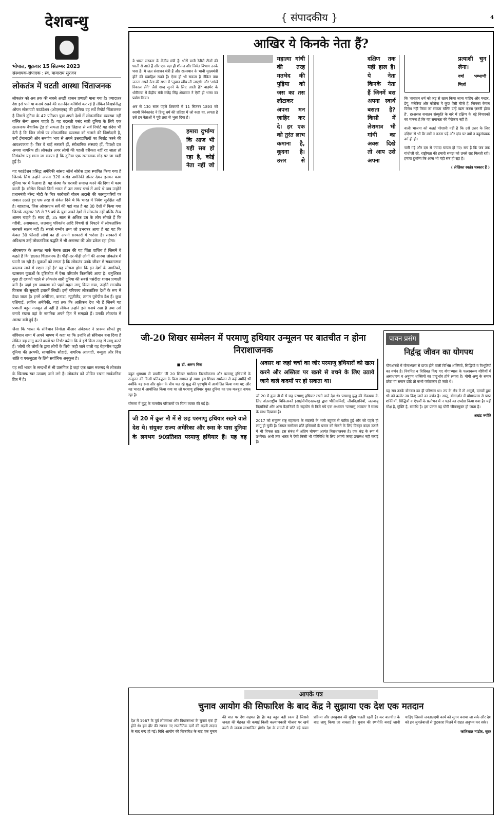देशबन्धु
भोपाल, शुक्रवार 15 सितम्बर 2023
संस्थापक-संपादक : स्व. मायाराम सुरजन
लोकतंत्र में घटती आस्था चिंताजनक
लोकतंत्र को अब तक की सबसे अच्छी शासन प्रणाली माना गया है। ज्यादातर देश इसे पाने या बनाये रखने की रात-दिन कोशिशें कर रहे हैं लेकिन विश्वप्रसिद्ध ओपन सोसायटी फाउंडेशन (ओएसएफ) की हालिया वह सर्वे रिपोर्ट चिंताजनक है जिसमें दुनिया के 42 प्रतिशत युवा अपने देशों में लोकतांत्रिक व्यवस्था नहीं बल्कि सैन्य शासन चाहते हैं। यह बदलती पसंद सारी दुनिया के लिये एक खतरनाक वैचारिक ट्रेंड हो सकता है। इस लिहाज से सर्वे रिपोर्ट यह संदेश भी देती है कि जिन लोगों पर लोकतांत्रिक व्यवस्था को चलाने की जिम्मेदारी है, उन्हें ईमानदारी और समर्पण भाव से अपने उत्तरदायित्वों का निर्वाह करने की आवश्यकता है- फिर वे चाहें सरकारें हों, संवैधानिक संस्थाएं हों, विपक्षी दल अथवा नागरिक हों। लोकतंत्र अगर लोगों की पहली वरीयता नहीं रह जाता तो निसंकोच यह माना जा सकता है कि दुनिया एक खतरनाक मोड़ पर जा खड़ी हुई है।
यह फाउंडेशन प्रसिद्ध अमेरिकी सांसद जॉर्ज सोरोस द्वारा स्थापित किया गया है जिसके लिये उन्होंने अपना 320 करोड़ अमेरिकी डॉलर देकर इसका काम दुनिया भर में फैलाया है। यह संस्था गैर बराबरी समाप्त करने की दिशा में काम करती है। सोरोस पिछले दिनों भारत में उस समय चर्चा में आये थे जब उन्होंने प्रधानमंत्री नरेन्द्र मोदी के मित्र कारोबारी गौतम अदानी की कारगुजारियों पर सवाल उठाते हुए एक तरह से संकेत दिये थे कि भारत में निवेश सुरक्षित नहीं है। बहरहाल, जिस ओएसएफ सर्वे की यहां बात है वह 30 देशों में किया गया जिसके अनुसार 18 से 35 वर्ष के युवा अपने देशों में लोकतंत्र नहीं बल्कि सैन्य शासन चाहते हैं। साथ ही, 35 साल से अधिक उम्र के लोग सोचते हैं कि गरीबी, असमानता, जलवायु परिवर्तन आदि विषयों से निपटने में लोकतांत्रिक सरकारें सक्षम नहीं हैं। सबसे गम्भीर तथ्य जो उभरकर आया है वह यह कि केवल 30 फीसदी लोगों का ही अपनी सरकारों में भरोसा है। सरकारों में अविश्वास उन्हें लोकतांत्रिक पद्धति में भी अनास्था की ओर ढकेल रहा होगा।
ओएसएफ के अध्यक्ष मार्क मैलक ब्राउन की यह चिंता वाजिब है जिसमें वे कहते हैं कि 'हालात चिंताजनक हैं। पीढ़ी-दर-पीढ़ी लोगों की आस्था लोकतंत्र में घटती जा रही है। युवाओं को लगता है कि लोकतंत्र उनके जीवन में सकारात्मक बदलाव लाने में सक्षम नहीं है।' यह सोचना होगा कि इन देशों के नागरिकों, खासकर युवाओं के दृष्टिकोण में ऐसा परिवर्तन किसलिये आया है। बमुश्किल कुछ ही दशकों पहले से लोकतंत्र सारी दुनिया की सबसे पसंदीदा शासन प्रणाली बनी है। जहां इस व्यवस्था को पहले-पहल लागू किया गया, उन्होंने मानवीय विकास की सुनहरी इबारतें लिखीं। इन्हें परिपक्व लोकतांत्रिक देशों के रूप में देखा जाता है। इनमें अमेरिका, कनाडा, न्यूज़ीलैंड, तमाम यूरोपीय देश हैं। कुछ एशियाई, लातिन अमेरिकी, यहां तक कि अफ्रीकन देश भी हैं जिनमें यह प्रणाली बहुत मजबूत तो नहीं है लेकिन उन्होंने इसे बनाये रखा है तथा उसे बनाये रखना वहां के नागरिक अपने हित में समझते हैं। उनकी लोकतंत्र में आस्था बनी हुई है।
जैसा कि भारत के संविधान निर्माता बीआर अंबेडकर ने प्रारूप सौंपते हुए संविधान सभा में अपने भाषण में कहा था कि उन्होंने तो संविधान बना दिया है लेकिन यह लागू करने वालों पर निर्भर करेगा कि वे इसे किस तरह से लागू करते हैं। 'लोगों की लोगों के द्वारा लोगों के लिये' कही जाने वाली यह बेहतरीन पद्धति दुनिया की तरक्की, सामाजिक सौहार्द्र, नागरिक आजादी, बन्धुत्व और विश्व शांति व एकजुटता के लिये सर्वाधिक अनुकूल है।
यह सर्वे भारत के सन्दर्भों में भी प्रासंगिक है जहां एक खास मकसद से लोकतंत्र के खिलाफ स्वर उठवाए जाने लगे हैं। लोकतंत्र को जीवित रखना सार्वजनिक हित में है।
{ संपादकीय } 4
आखिर ये किनके नेता हैं?
ये भारत सरकार के केंद्रीय मंत्री हैं। धोरों यानी रेतीले टीलों की धरती से आते हैं और एक बड़ा ही शीतल और निर्मल विभाग उनके पास है। ये जल संसाधन मंत्री हैं और राजस्थान के भावी मुख्यमंत्री होने की ख्वाहिश रखते हैं। ऐसा हो भी सकता है लेकिन क्या जनता अपने नेता की सभा में 'जुबान खींच ली जाएगी' और 'आंखें निकाल लेंगे' जैसे शब्द सुनने के लिए आती है? बाड़मेर के धोरीमन्ना में केंद्रीय मंत्री गजेंद्र सिंह शेखावत ने ऐसी ही भाषा का प्रयोग किया।
अब से 130 साल पहले शिकागो में 11 सितंबर 1893 को स्वामी विवेकानंद ने हिन्दू धर्म की प्रतिष्ठा में जो कहा था, लगता है उसे इन नेताओं ने पूरी तरह से भुला दिया है।
हमारा दुर्भाग्य कि आज भी यही सब हो रहा है, कोई नेता नहीं जो महात्मा गांधी की तरह मतभेद की पुड़िया को जस का तस लौटाकर अपना मन ज़ाहिर कर दे। हर एक को तुरंत लाभ कमाना है, कूदना है। उत्तर से दक्षिण तक यही हाल है। ये नेता किनके नेता हैं जिनमें बस अपना स्वार्थ बसता है? किसी में लेशमात्र भी गांधी का अक्स दिखे तो आप उसे अपना प्रत्याशी चुन लेना।
वर्षा भम्भाणी मिर्ज़ा
कि 'सनातन धर्म को जड़ से खत्म किया जाना चाहिए और मच्छर, डेंगू, मलेरिया और कोरोना ये कुछ ऐसी चीज़ें हैं, जिनका केवल विरोध नहीं किया जा सकता बल्कि उन्हें खत्म करना ज़रूरी होता है', दरअसल सनातन संस्कृति के बारे में दक्षिण के बड़े विचारकों का मानना है कि यह समानता की पैरोकार नहीं है।
वाली भाजपा को कतई परेशानी नहीं है कि उसे उत्तर के लिए दक्षिण से भी बैर क्यों न करना पड़े और दांव पर क्यों न बहुसंख्यक वर्ग ही हो।
चली गई और दस से ज्यादा घायल हो गए। सच है कि जब तक गांधीजी रहे, राष्ट्रीयता की हमारी समझ को उनसे राह मिलती रही। हमारा दुर्भाग्य कि आज भी यही सब हो रहा है।
( लेखिका स्वतंत्र पत्रकार हैं )
जी-20 शिखर सम्मेलन में परमाणु हथियार उन्मूलन पर बातचीत न होना निराशाजनक
■ डॉ. अरुण मित्रा
बहुत धूमधाम से प्रचारित जी 20 शिखर सम्मेलन निरस्त्रीकरण और परमाणु हथियारों के उन्मूलन की किसी प्रतिबद्धता के बिना समाप्त हो गया। इस शिखर सम्मेलन से कई उम्मीदें थीं क्योंकि यह रूस और यूक्रेन के बीच चल रहे युद्ध की पृष्ठभूमि में आयोजित किया गया था; और यह भारत में आयोजित किया गया था जो परमाणु हथियार मुक्त दुनिया का एक मजबूत नायक रहा है।
घोषणा में युद्ध के मानवीय परिणामों पर चिंता व्यक्त की गई है।
जी 20 में कुल नौ में से छह परमाणु हथियार रखने वाले देश थे। संयुक्त राज्य अमेरिका और रूस के पास दुनिया के लगभग 90प्रतिशत परमाणु हथियार हैं। यह वह अवसर था जहां चर्चा का जोर परमाणु हथियारों को खत्म करने और अस्तित्व पर खतरे से बचने के लिए उठाये जाने वाले कदमों पर हो सकता था।
जी 20 में कुल नौ में से छह परमाणु हथियार रखने वाले देश थे। परमाणु युद्ध की रोकथाम के लिए अंतरराष्ट्रीय चिकित्सकों (आईपीपीएनडब्ल्यू) द्वारा भौतिकविदों, जीवविज्ञानियों, जलवायु विज्ञानियों और अन्य वैज्ञानिकों के सहयोग से किये गये एक अध्ययन 'परमाणु अकाल' ने साक्ष्य के साथ दिखाया है।
2017 को संयुक्त राष्ट्र महासभा के सदस्यों के भारी बहुमत से पारित हुई और जो पहले ही लागू हो चुकी है। शिखर सम्मेलन छोटे हथियारों के प्रसार को रोकने के लिए विस्तृत कदम उठाने में भी विफल रहा। इस संबंध में अंतिम घोषणा अत्यंत निराशाजनक है। एक कंद्र के रूप में उभरेगा। अभी तक भारत ने ऐसी किसी भी गतिविधि के लिए अपनी जगह उपलब्ध नहीं कराई है।
पावन प्रसंग
निर्द्वन्द्व जीवन का योगपथ
योगशास्त्रों में योगाभ्यास से प्राप्त होने वाली विभिन्न शक्तियों, सिद्धियों व विभूतियों का वर्णन है। नियमित व विधिवत किए गए योगाभ्यास के फलस्वरूप योगियों में असाधारण व अनुपम शक्तियों का प्रादुर्भाव होने लगता है। योगी अणु के समान छोटा या समान छोटे तो कभी पर्वताकार हो जाते थे।
यह सब उनके योगबल का ही परिणाम था। तप के क्षेत्र में तो असुरों, दानवों द्वारा भी बड़े कठोर तप किए जाने का वर्णन है। अस्तु, योगदर्शन में योगाभ्यास से प्राप्त शक्तियों, सिद्धियों व ऐश्वर्यों के प्रलोभन में न पड़ने का उपदेश किया गया है। यही मोक्ष है, मुक्ति है, समाधि है। इस प्रकार वह योगी जीवनमुक्त हो जाता है।
अखंड ज्योति
आपके पत्र
चुनाव आयोग की सिफारिश के बाद केंद्र ने सुझाया एक देश एक मतदान
देश में 1967 के पूर्व लोकसभा और विधानसभा के चुनाव एक ही होते थे। इस दौर की रफ्तार नए राजनैतिक दलों की बढ़ती तादाद के बाद बन्द हो गई। विधि आयोग की सिफारिश के बाद एक चुनाव की बात पर देश सहमत है। है। यह बहुत बड़ी रकम है जिससे जनता की मेहनत की कमाई किसी कल्याणकारी योजना पर खर्च करने से जनता लाभान्वित होगी। देश के राज्यों में छोटे बड़े चयन प्रक्रिया और उपचुनाव की मुहिम चलती रहती है। कर बातचीत के बाद लागू किया जा सकता है। चुनाव की रणनीति बनाई जानी चाहिए जिससे जनतालक्ष्यी कार्य को सुगम बनाया जा सके और देश को इन जुमलेबाजों से छुटकारा मिलने में राहत अनुभव कर सके।
कांतिलाल मांडोत, सूरत